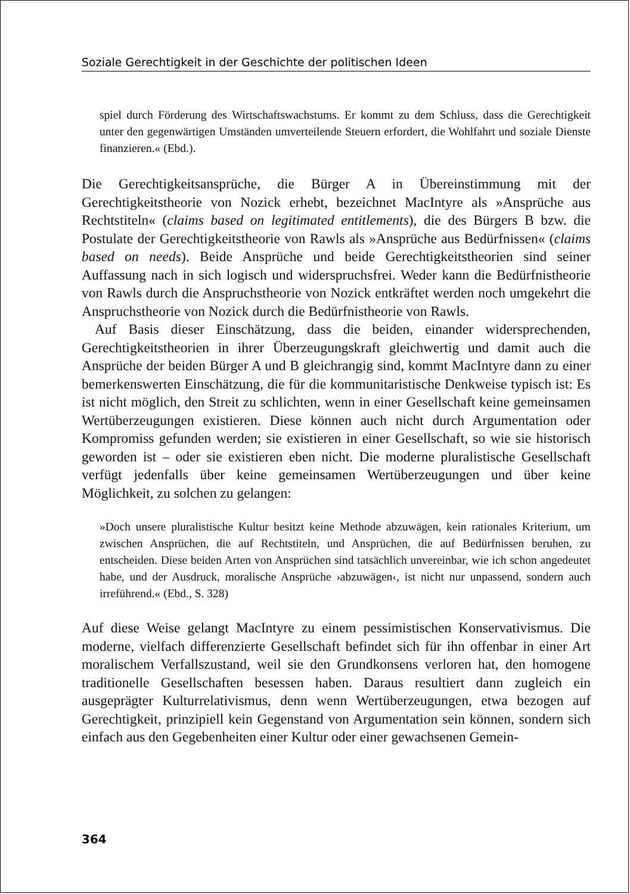Soziale Gerechtigkeit in der Geschichte der politischen Ideen
spiel durch Förderung des Wirtschaftswachstums. Er kommt zu dem Schluss, dass die Gerechtigkeit unter den gegenwärtigen Umständen umverteilende Steuern erfordert, die Wohlfahrt und soziale Dienste finanzieren.« (Ebd.).
Die Gerechtigkeitsansprüche, die Bürger A in Übereinstimmung mit der Gerechtigkeitstheorie von Nozick erhebt, bezeichnet MacIntyre als »Ansprüche aus Rechtstiteln« (claims based on legitimated entitlements), die des Bürgers B bzw. die Postulate der Gerechtigkeitstheorie von Rawls als »Ansprüche aus Bedürfnissen« (claims based on needs). Beide Ansprüche und beide Gerechtigkeitstheorien sind seiner Auffassung nach in sich logisch und widerspruchsfrei. Weder kann die Bedürfnistheorie von Rawls durch die Anspruchstheorie von Nozick entkräftet werden noch umgekehrt die Anspruchstheorie von Nozick durch die Bedürfnistheorie von Rawls.
Auf Basis dieser Einschätzung, dass die beiden, einander widersprechenden, Gerechtigkeitstheorien in ihrer Überzeugungskraft gleichwertig und damit auch die Ansprüche der beiden Bürger A und B gleichrangig sind, kommt MacIntyre dann zu einer bemerkenswerten Einschätzung, die für die kommunitaristische Denkweise typisch ist: Es ist nicht möglich, den Streit zu schlichten, wenn in einer Gesellschaft keine gemeinsamen Wertüberzeugungen existieren. Diese können auch nicht durch Argumentation oder Kompromiss gefunden werden; sie existieren in einer Gesellschaft, so wie sie historisch geworden ist – oder sie existieren eben nicht. Die moderne pluralistische Gesellschaft verfügt jedenfalls über keine gemeinsamen Wertüberzeugungen und über keine Möglichkeit, zu solchen zu gelangen:
»Doch unsere pluralistische Kultur besitzt keine Methode abzuwägen, kein rationales Kriterium, um zwischen Ansprüchen, die auf Rechtstiteln, und Ansprüchen, die auf Bedürfnissen beruhen, zu entscheiden. Diese beiden Arten von Ansprüchen sind tatsächlich unvereinbar, wie ich schon angedeutet habe, und der Ausdruck, moralische Ansprüche ›abzuwägen‹, ist nicht nur unpassend, sondern auch irreführend.« (Ebd., S. 328)
Auf diese Weise gelangt MacIntyre zu einem pessimistischen Konservativismus. Die moderne, vielfach differenzierte Gesellschaft befindet sich für ihn offenbar in einer Art moralischem Verfallszustand, weil sie den Grundkonsens verloren hat, den homogene traditionelle Gesellschaften besessen haben. Daraus resultiert dann zugleich ein ausgeprägter Kulturrelativismus, denn wenn Wertüberzeugungen, etwa bezogen auf Gerechtigkeit, prinzipiell kein Gegenstand von Argumentation sein können, sondern sich einfach aus den Gegebenheiten einer Kultur oder einer gewachsenen Gemein-
364